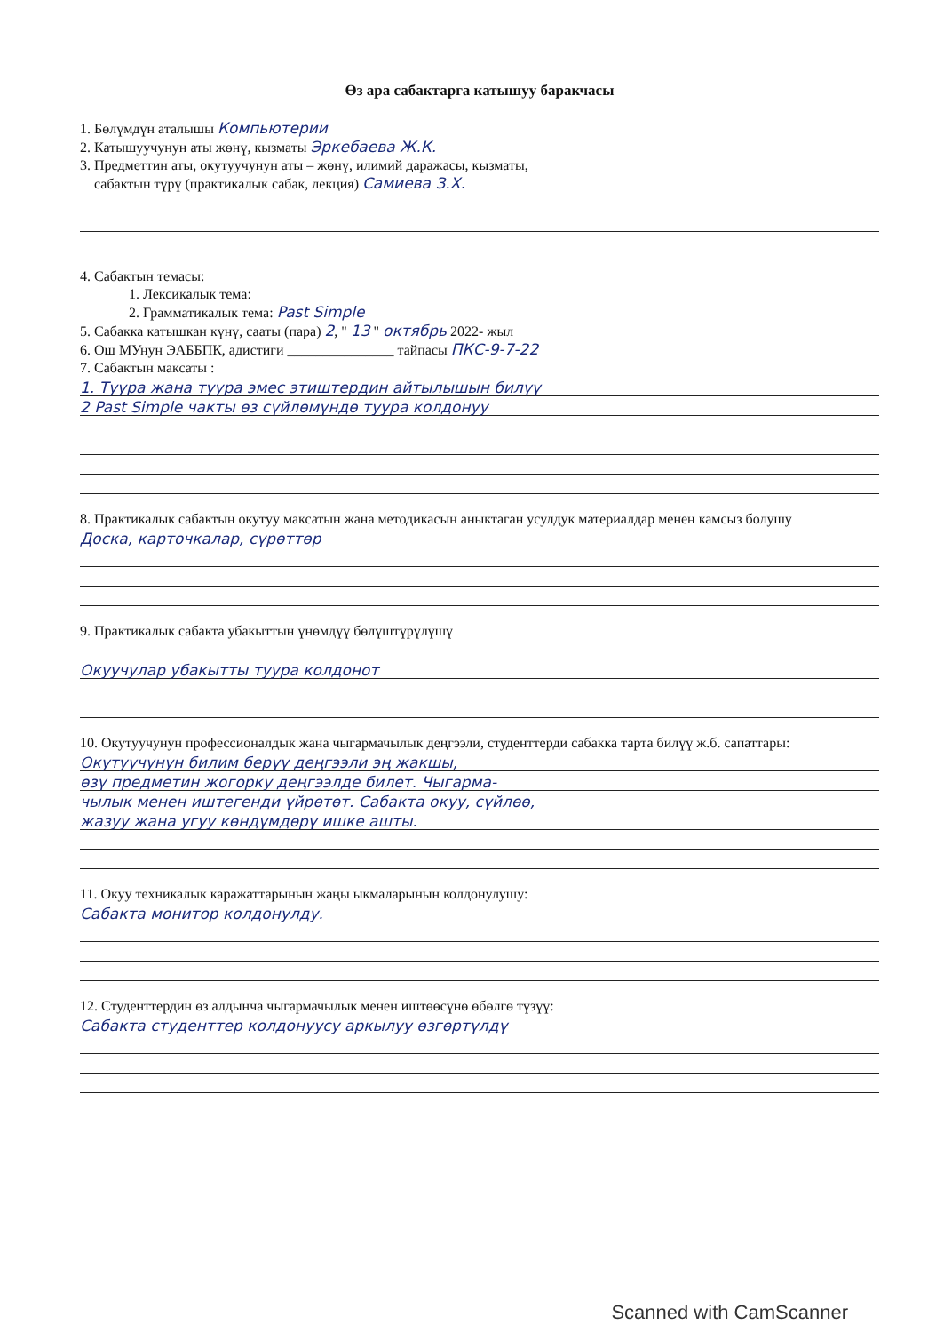Өз ара сабактарга катышуу баракчасы
1. Бөлүмдүн аталышы Компьютерии
2. Катышуучунун аты жөнү, кызматы Эркебаева Ж.К.
3. Предметтин аты, окутуучунун аты – жөнү, илимий даражасы, кызматы,
сабактын түрү (практикалык сабак, лекция) Самиева З.Х.
4. Сабактын темасы:
1. Лексикалык тема:
2. Грамматикалык тема: Past Simple
5. Сабакка катышкан күнү, сааты (пара) 2, " 13 " октябрь 2022- жыл
6. Ош МУнун ЭАББПК, адистиги _______________ тайпасы ПКС-9-7-22
7. Сабактын максаты :
1. Туура жана туура эмес этиштердин айтылышын билүү
2 Past Simple чакты өз сүйлөмүндө туура колдонуу
8. Практикалык сабактын окутуу максатын жана методикасын аныктаган усулдук материалдар менен камсыз болушу
Доска, карточкалар, сүрөттөр
9. Практикалык сабакта убакыттын үнөмдүү бөлүштүрүлүшү
Окуучулар убакытты туура колдонот
10. Окутуучунун профессионалдык жана чыгармачылык деңгээли, студенттерди сабакка тарта билүү ж.б. сапаттары:
Окутуучунун билим берүү деңгээли эң жакшы,
өзү предметин жогорку деңгээлде билет. Чыгарма-
чылык менен иштегенди үйрөтөт. Сабакта окуу, сүйлөө,
жазуу жана угуу көндүмдөрү ишке ашты.
11. Окуу техникалык каражаттарынын жаңы ыкмаларынын колдонулушу:
Сабакта монитор колдонулду.
12. Студенттердин өз алдынча чыгармачылык менен иштөөсүнө өбөлгө түзүү:
Сабакта студенттер колдонуусу аркылуу өзгөртүлдү
Scanned with CamScanner